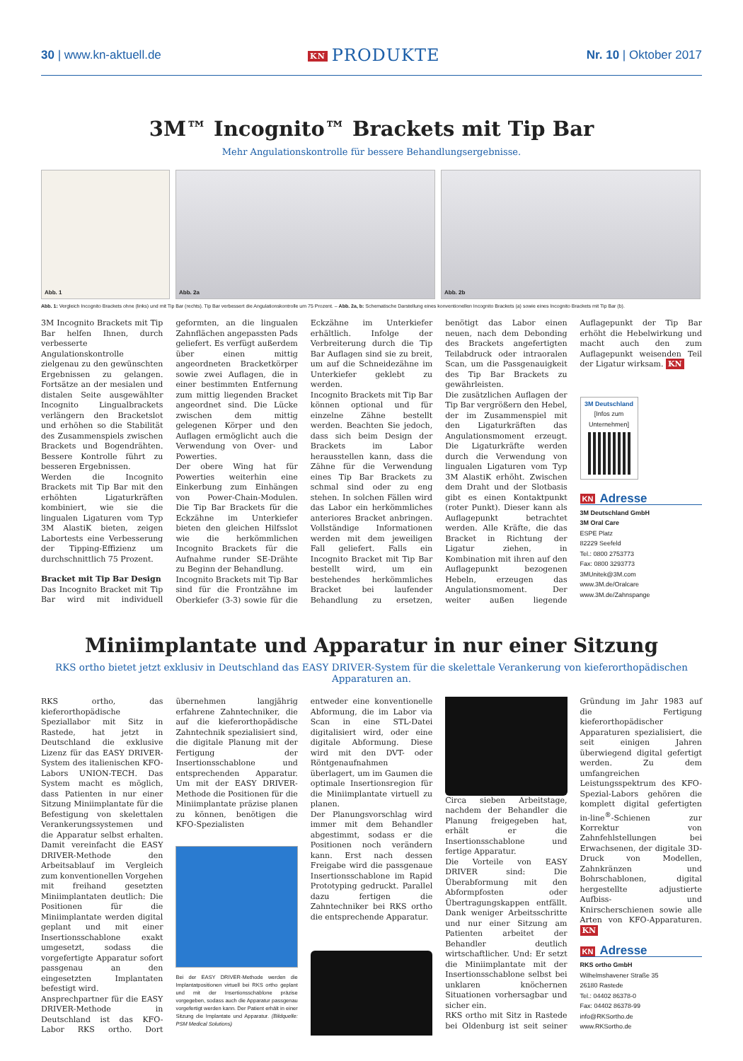30 | www.kn-aktuell.de KN PRODUKTE Nr. 10 | Oktober 2017
3M™ Incognito™ Brackets mit Tip Bar
Mehr Angulationskontrolle für bessere Behandlungsergebnisse.
Abb. 1 Abb. 2a Abb. 2b
Abb. 1: Vergleich Incognito Brackets ohne (links) und mit Tip Bar (rechts). Tip Bar verbessert die Angulationskontrolle um 75 Prozent. – Abb. 2a, b: Schematische Darstellung eines konventionellen Incognito Brackets (a) sowie eines Incognito Brackets mit Tip Bar (b).
3M Incognito Brackets mit Tip Bar helfen Ihnen, durch verbesserte Angulationskontrolle zielgenau zu den gewünschten Ergebnissen zu gelangen. Fortsätze an der mesialen und distalen Seite ausgewählter Incognito Lingualbrackets verlängern den Bracketslot und erhöhen so die Stabilität des Zusammenspiels zwischen Brackets und Bogendrähten. Bessere Kontrolle führt zu besseren Ergebnissen.
Werden die Incognito Brackets mit Tip Bar mit den erhöhten Ligaturkräften kombiniert, wie sie die lingualen Ligaturen vom Typ 3M AlastiK bieten, zeigen Labortests eine Verbesserung der Tipping-Effizienz um durchschnittlich 75 Prozent.
Bracket mit Tip Bar Design
Das Incognito Bracket mit Tip Bar wird mit individuell geformten, an die lingualen Zahnflächen angepassten Pads geliefert. Es verfügt außerdem über einen mittig angeordneten Bracketkörper sowie zwei Auflagen, die in einer bestimmten Entfernung zum mittig liegenden Bracket angeordnet sind. Die Lücke zwischen dem mittig gelegenen Körper und den Auflagen ermöglicht auch die Verwendung von Over- und Powerties.
Der obere Wing hat für Powerties weiterhin eine Einkerbung zum Einhängen von Power-Chain-Modulen. Die Tip Bar Brackets für die Eckzähne im Unterkiefer bieten den gleichen Hilfsslot wie die herkömmlichen Incognito Brackets für die Aufnahme runder SE-Drähte zu Beginn der Behandlung.
Incognito Brackets mit Tip Bar sind für die Frontzähne im Oberkiefer (3-3) sowie für die Eckzähne im Unterkiefer erhältlich. Infolge der Verbreiterung durch die Tip Bar Auflagen sind sie zu breit, um auf die Schneidezähne im Unterkiefer geklebt zu werden.
Incognito Brackets mit Tip Bar können optional und für einzelne Zähne bestellt werden. Beachten Sie jedoch, dass sich beim Design der Brackets im Labor herausstellen kann, dass die Zähne für die Verwendung eines Tip Bar Brackets zu schmal sind oder zu eng stehen. In solchen Fällen wird das Labor ein herkömmliches anteriores Bracket anbringen. Vollständige Informationen werden mit dem jeweiligen Fall geliefert. Falls ein Incognito Bracket mit Tip Bar bestellt wird, um ein bestehendes herkömmliches Bracket bei laufender Behandlung zu ersetzen, benötigt das Labor einen neuen, nach dem Debonding des Brackets angefertigten Teilabdruck oder intraoralen Scan, um die Passgenauigkeit des Tip Bar Brackets zu gewährleisten.
Die zusätzlichen Auflagen der Tip Bar vergrößern den Hebel, der im Zusammenspiel mit den Ligaturkräften das Angulationsmoment erzeugt. Die Ligaturkräfte werden durch die Verwendung von lingualen Ligaturen vom Typ 3M AlastiK erhöht. Zwischen dem Draht und der Slotbasis gibt es einen Kontaktpunkt (roter Punkt). Dieser kann als Auflagepunkt betrachtet werden. Alle Kräfte, die das Bracket in Richtung der Ligatur ziehen, in Kombination mit ihren auf den Auflagepunkt bezogenen Hebeln, erzeugen das Angulationsmoment. Der weiter außen liegende Auflagepunkt der Tip Bar erhöht die Hebelwirkung und macht auch den zum Auflagepunkt weisenden Teil der Ligatur wirksam. KN
3M Deutschland
[Infos zum Unternehmen]
KN Adresse
3M Deutschland GmbH
3M Oral Care
ESPE Platz
82229 Seefeld
Tel.: 0800 2753773
Fax: 0800 3293773
3MUnitek@3M.com
www.3M.de/Oralcare
www.3M.de/Zahnspange
Miniimplantate und Apparatur in nur einer Sitzung
RKS ortho bietet jetzt exklusiv in Deutschland das EASY DRIVER-System für die skelettale Verankerung von kieferorthopädischen Apparaturen an.
RKS ortho, das kieferorthopädische Speziallabor mit Sitz in Rastede, hat jetzt in Deutschland die exklusive Lizenz für das EASY DRIVER-System des italienischen KFO-Labors UNION-TECH. Das System macht es möglich, dass Patienten in nur einer Sitzung Miniimplantate für die Befestigung von skelettalen Verankerungssystemen und die Apparatur selbst erhalten. Damit vereinfacht die EASY DRIVER-Methode den Arbeitsablauf im Vergleich zum konventionellen Vorgehen mit freihand gesetzten Miniimplantaten deutlich: Die Positionen für die Miniimplantate werden digital geplant und mit einer Insertionsschablone exakt umgesetzt, sodass die vorgefertigte Apparatur sofort passgenau an den eingesetzten Implantaten befestigt wird.
Ansprechpartner für die EASY DRIVER-Methode in Deutschland ist das KFO-Labor RKS ortho. Dort übernehmen langjährig erfahrene Zahntechniker, die auf die kieferorthopädische Zahntechnik spezialisiert sind, die digitale Planung mit der Fertigung der Insertionsschablone und entsprechenden Apparatur. Um mit der EASY DRIVER-Methode die Positionen für die Miniimplantate präzise planen zu können, benötigen die KFO-Spezialisten
Bei der EASY DRIVER-Methode werden die Implantatpositionen virtuell bei RKS ortho geplant und mit der Insertionsschablone präzise vorgegeben, sodass auch die Apparatur passgenau vorgefertigt werden kann. Der Patient erhält in einer Sitzung die Implantate und Apparatur. (Bildquelle: PSM Medical Solutions)
entweder eine konventionelle Abformung, die im Labor via Scan in eine STL-Datei digitalisiert wird, oder eine digitale Abformung. Diese wird mit den DVT- oder Röntgenaufnahmen überlagert, um im Gaumen die optimale Insertionsregion für die Miniimplantate virtuell zu planen.
Der Planungsvorschlag wird immer mit dem Behandler abgestimmt, sodass er die Positionen noch verändern kann. Erst nach dessen Freigabe wird die passgenaue Insertionsschablone im Rapid Prototyping gedruckt. Parallel dazu fertigen die Zahntechniker bei RKS ortho die entsprechende Apparatur.
Circa sieben Arbeitstage, nachdem der Behandler die Planung freigegeben hat, erhält er die Insertionsschablone und fertige Apparatur.
Die Vorteile von EASY DRIVER sind: Die Überabformung mit den Abformpfosten oder Übertragungskappen entfällt. Dank weniger Arbeitsschritte und nur einer Sitzung am Patienten arbeitet der Behandler deutlich wirtschaftlicher. Und: Er setzt die Miniimplantate mit der Insertionsschablone selbst bei unklaren knöchernen Situationen vorhersagbar und sicher ein.
RKS ortho mit Sitz in Rastede bei Oldenburg ist seit seiner Gründung im Jahr 1983 auf die Fertigung kieferorthopädischer Apparaturen spezialisiert, die seit einigen Jahren überwiegend digital gefertigt werden. Zu dem umfangreichen Leistungsspektrum des KFO-Spezial-Labors gehören die komplett digital gefertigten in-line<sup>®</sup>-Schienen zur Korrektur von Zahnfehlstellungen bei Erwachsenen, der digitale 3D-Druck von Modellen, Zahnkränzen und Bohrschablonen, digital hergestellte adjustierte Aufbiss- und Knirscherschienen sowie alle Arten von KFO-Apparaturen. KN
KN Adresse
RKS ortho GmbH
Wilhelmshavener Straße 35
26180 Rastede
Tel.: 04402 86378-0
Fax: 04402 86378-99
info@RKSortho.de
www.RKSortho.de